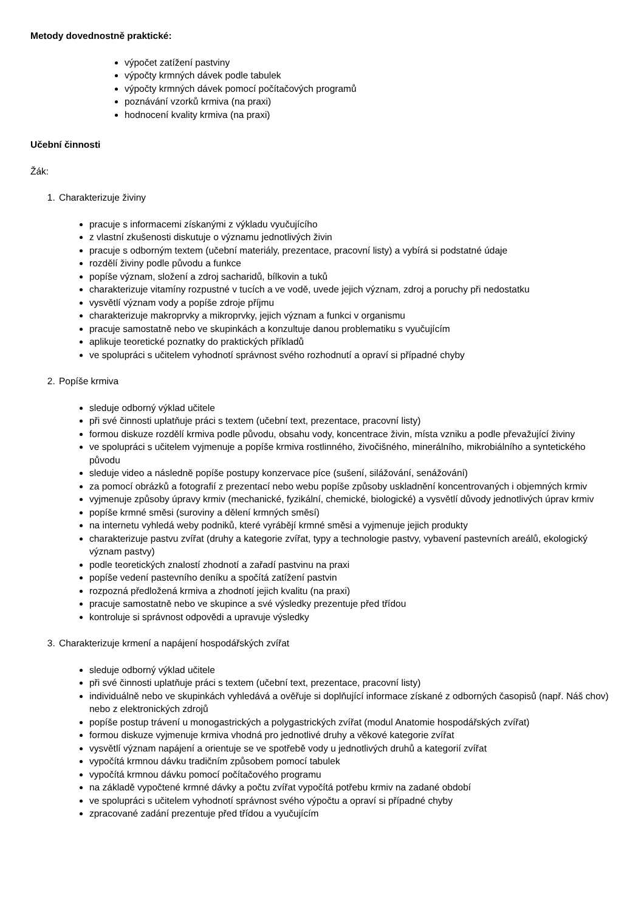Metody dovednostně praktické:
výpočet zatížení pastviny
výpočty krmných dávek podle tabulek
výpočty krmných dávek pomocí počítačových programů
poznávání vzorků krmiva (na praxi)
hodnocení kvality krmiva (na praxi)
Učební činnosti
Žák:
1. Charakterizuje živiny
pracuje s informacemi získanými z výkladu vyučujícího
z vlastní zkušenosti diskutuje o významu jednotlivých živin
pracuje s odborným textem (učební materiály, prezentace, pracovní listy) a vybírá si podstatné údaje
rozdělí živiny podle původu a funkce
popíše význam, složení a zdroj sacharidů, bílkovin a tuků
charakterizuje vitamíny rozpustné v tucích a ve vodě, uvede jejich význam, zdroj a poruchy při nedostatku
vysvětlí význam vody a popíše zdroje příjmu
charakterizuje makroprvky a mikroprvky, jejich význam a funkci v organismu
pracuje samostatně nebo ve skupinkách a konzultuje danou problematiku s vyučujícím
aplikuje teoretické poznatky do praktických příkladů
ve spolupráci s učitelem vyhodnotí správnost svého rozhodnutí a opraví si případné chyby
2. Popíše krmiva
sleduje odborný výklad učitele
při své činnosti uplatňuje práci s textem (učební text, prezentace, pracovní listy)
formou diskuze rozdělí krmiva podle původu, obsahu vody, koncentrace živin, místa vzniku a podle převažující živiny
ve spolupráci s učitelem vyjmenuje a popíše krmiva rostlinného, živočišného, minerálního, mikrobiálního a syntetického původu
sleduje video a následně popíše postupy konzervace píce (sušení, silážování, senážování)
za pomocí obrázků a fotografií z prezentací nebo webu popíše způsoby uskladnění koncentrovaných i objemných krmiv
vyjmenuje způsoby úpravy krmiv (mechanické, fyzikální, chemické, biologické) a vysvětlí důvody jednotlivých úprav krmiv
popíše krmné směsi (suroviny a dělení krmných směsí)
na internetu vyhledá weby podniků, které vyrábějí krmné směsi a vyjmenuje jejich produkty
charakterizuje pastvu zvířat (druhy a kategorie zvířat, typy a technologie pastvy, vybavení pastevních areálů, ekologický význam pastvy)
podle teoretických znalostí zhodnotí a zařadí pastvinu na praxi
popíše vedení pastevního deníku a spočítá zatížení pastvin
rozpozná předložená krmiva a zhodnotí jejich kvalitu (na praxi)
pracuje samostatně nebo ve skupince a své výsledky prezentuje před třídou
kontroluje si správnost odpovědi a upravuje výsledky
3. Charakterizuje krmení a napájení hospodářských zvířat
sleduje odborný výklad učitele
při své činnosti uplatňuje práci s textem (učební text, prezentace, pracovní listy)
individuálně nebo ve skupinkách vyhledává a ověřuje si doplňující informace získané z odborných časopisů (např. Náš chov) nebo z elektronických zdrojů
popíše postup trávení u monogastrických a polygastrických zvířat (modul Anatomie hospodářských zvířat)
formou diskuze vyjmenuje krmiva vhodná pro jednotlivé druhy a věkové kategorie zvířat
vysvětlí význam napájení a orientuje se ve spotřebě vody u jednotlivých druhů a kategorií zvířat
vypočítá krmnou dávku tradičním způsobem pomocí tabulek
vypočítá krmnou dávku pomocí počítačového programu
na základě vypočtené krmné dávky a počtu zvířat vypočítá potřebu krmiv na zadané období
ve spolupráci s učitelem vyhodnotí správnost svého výpočtu a opraví si případné chyby
zpracované zadání prezentuje před třídou a vyučujícím